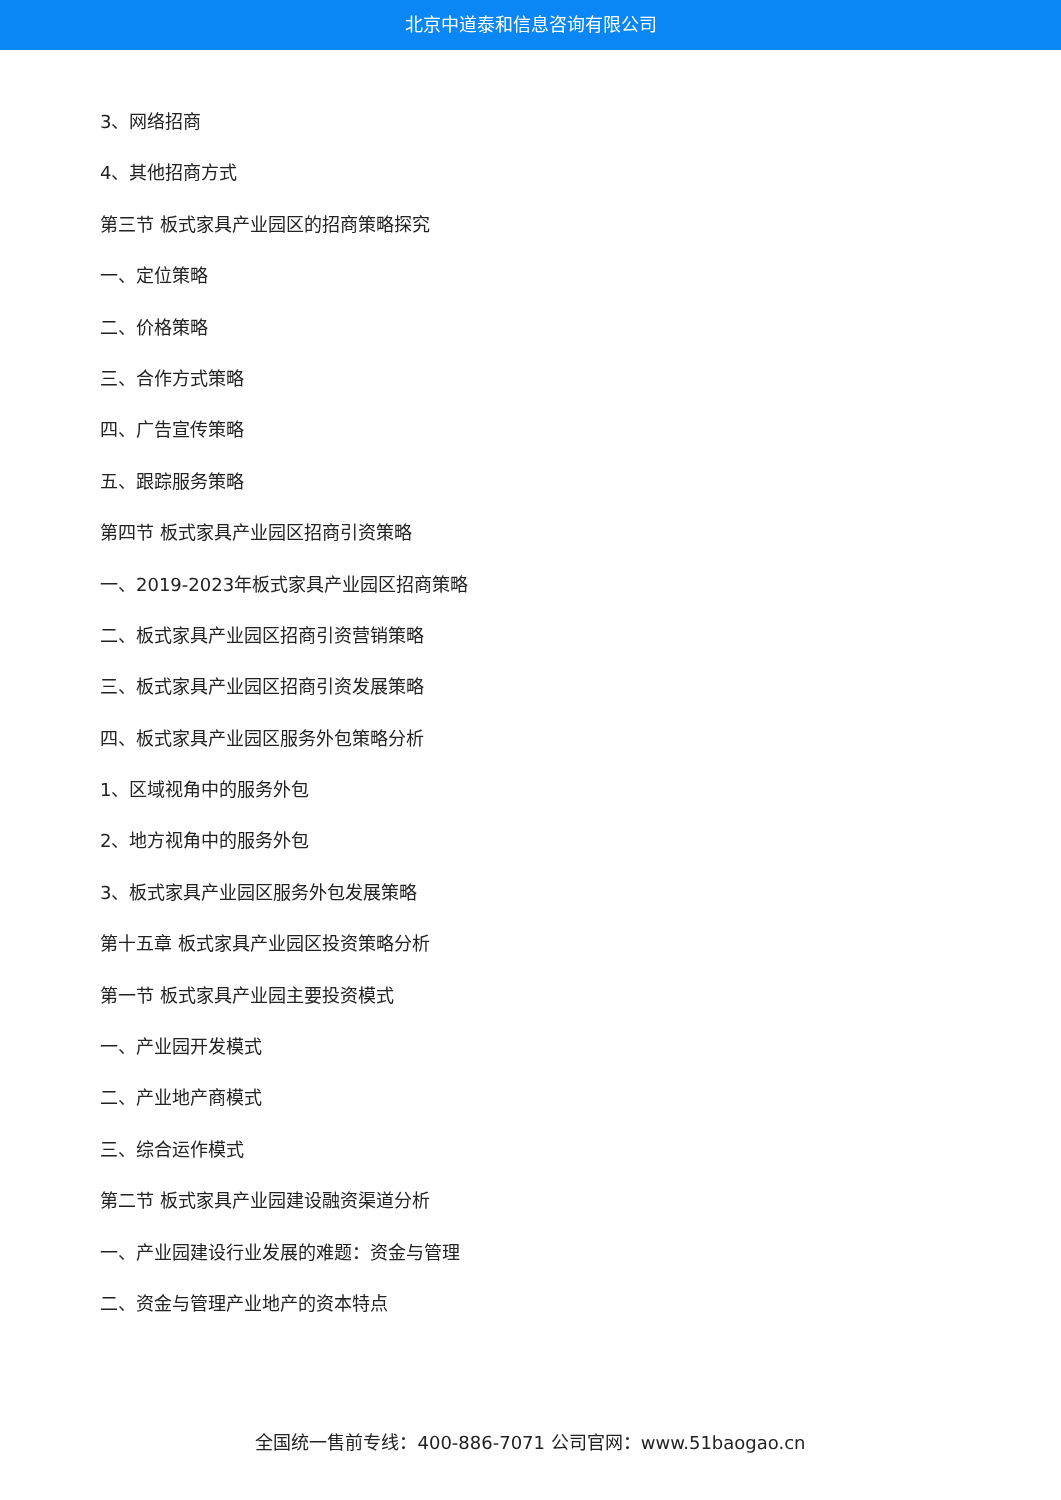北京中道泰和信息咨询有限公司
3、网络招商
4、其他招商方式
第三节 板式家具产业园区的招商策略探究
一、定位策略
二、价格策略
三、合作方式策略
四、广告宣传策略
五、跟踪服务策略
第四节 板式家具产业园区招商引资策略
一、2019-2023年板式家具产业园区招商策略
二、板式家具产业园区招商引资营销策略
三、板式家具产业园区招商引资发展策略
四、板式家具产业园区服务外包策略分析
1、区域视角中的服务外包
2、地方视角中的服务外包
3、板式家具产业园区服务外包发展策略
第十五章 板式家具产业园区投资策略分析
第一节 板式家具产业园主要投资模式
一、产业园开发模式
二、产业地产商模式
三、综合运作模式
第二节 板式家具产业园建设融资渠道分析
一、产业园建设行业发展的难题：资金与管理
二、资金与管理产业地产的资本特点
全国统一售前专线：400-886-7071 公司官网：www.51baogao.cn